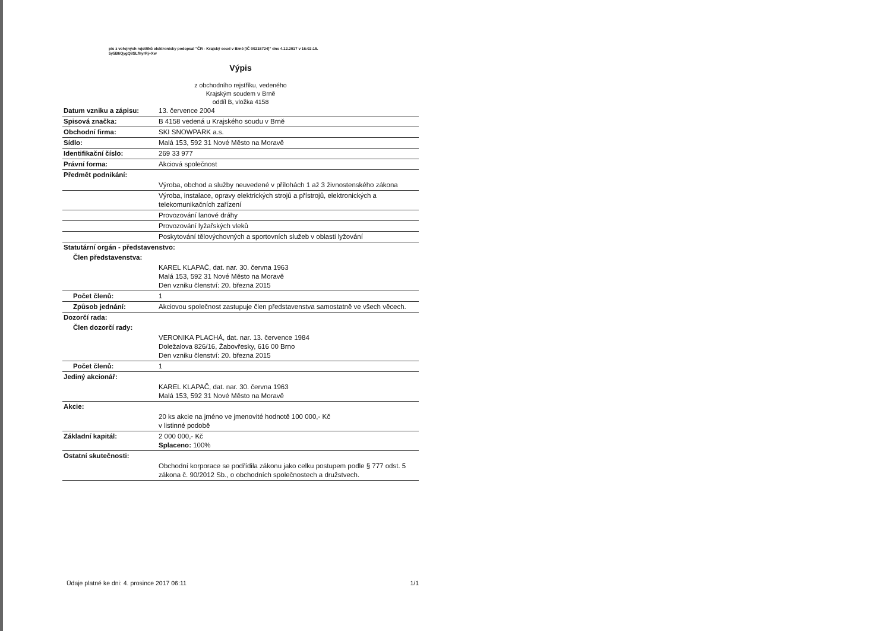pis z veřejných rejstříků elektronicky podepsal "ČR - Krajský soud v Brně [IČ 00215724]" dne 4.12.2017 v 16:02:15.
5y5B6QygQ8SLfhyrRj+Xw
Výpis
z obchodního rejstříku, vedeného
Krajským soudem v Brně
oddíl B, vložka 4158
| Datum vzniku a zápisu: | 13. července 2004 |
| Spisová značka: | B 4158 vedená u Krajského soudu v Brně |
| Obchodní firma: | SKI SNOWPARK a.s. |
| Sídlo: | Malá 153, 592 31 Nové Město na Moravě |
| Identifikační číslo: | 269 33 977 |
| Právní forma: | Akciová společnost |
| Předmět podnikání: | |
| | Výroba, obchod a služby neuvedené v přílohách 1 až 3 živnostenského zákona |
| | Výroba, instalace, opravy elektrických strojů a přístrojů, elektronických a telekomunikačních zařízení |
| | Provozování lanové dráhy |
| | Provozování lyžařských vleků |
| | Poskytování tělovýchovných a sportovních služeb v oblasti lyžování |
| Statutární orgán - představenstvo: | |
| Člen představenstva: | |
| | KAREL KLAPAČ, dat. nar. 30. června 1963 Malá 153, 592 31 Nové Město na Moravě Den vzniku členství: 20. března 2015 |
| Počet členů: | 1 |
| Způsob jednání: | Akciovou společnost zastupuje člen představenstva samostatně ve všech věcech. |
| Dozorčí rada: | |
| Člen dozorčí rady: | |
| | VERONIKA PLACHÁ, dat. nar. 13. července 1984 Doležalova 826/16, Žabovřesky, 616 00 Brno Den vzniku členství: 20. března 2015 |
| Počet členů: | 1 |
| Jediný akcionář: | |
| | KAREL KLAPAČ, dat. nar. 30. června 1963 Malá 153, 592 31 Nové Město na Moravě |
| Akcie: | |
| | 20 ks akcie na jméno ve jmenovité hodnotě 100 000,- Kč v listinné podobě |
| Základní kapitál: | 2 000 000,- Kč Splaceno: 100% |
| Ostatní skutečnosti: | |
| | Obchodní korporace se podřídila zákonu jako celku postupem podle § 777 odst. 5 zákona č. 90/2012 Sb., o obchodních společnostech a družstvech. |
Údaje platné ke dni: 4. prosince 2017 06:11 1/1